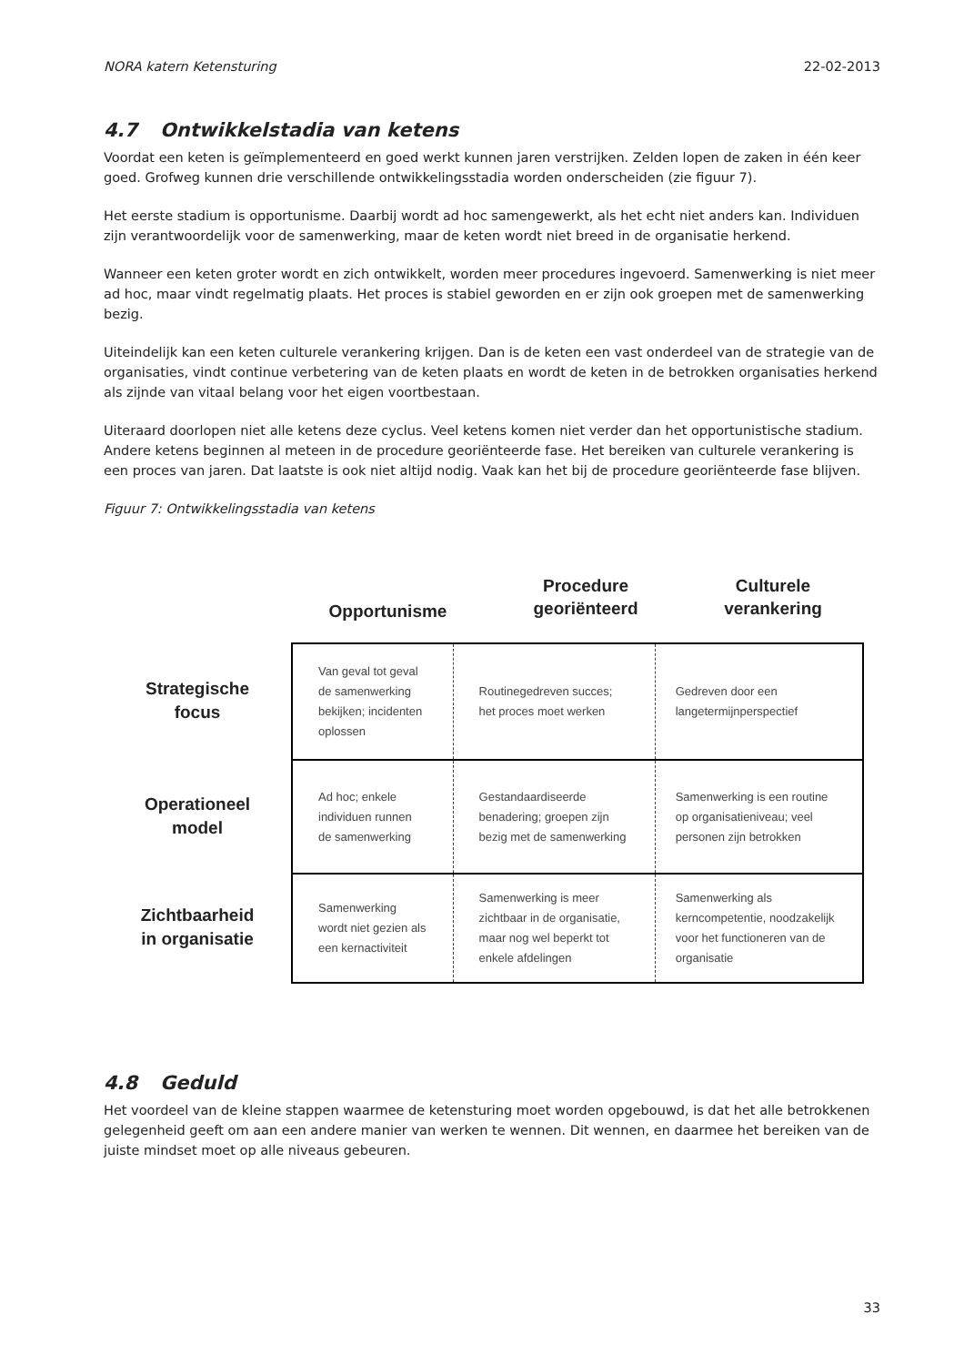NORA katern Ketensturing 22-02-2013
4.7 Ontwikkelstadia van ketens
Voordat een keten is geïmplementeerd en goed werkt kunnen jaren verstrijken. Zelden lopen de zaken in één keer goed. Grofweg kunnen drie verschillende ontwikkelingsstadia worden onderscheiden (zie figuur 7).
Het eerste stadium is opportunisme. Daarbij wordt ad hoc samengewerkt, als het echt niet anders kan. Individuen zijn verantwoordelijk voor de samenwerking, maar de keten wordt niet breed in de organisatie herkend.
Wanneer een keten groter wordt en zich ontwikkelt, worden meer procedures ingevoerd. Samenwerking is niet meer ad hoc, maar vindt regelmatig plaats. Het proces is stabiel geworden en er zijn ook groepen met de samenwerking bezig.
Uiteindelijk kan een keten culturele verankering krijgen. Dan is de keten een vast onderdeel van de strategie van de organisaties, vindt continue verbetering van de keten plaats en wordt de keten in de betrokken organisaties herkend als zijnde van vitaal belang voor het eigen voortbestaan.
Uiteraard doorlopen niet alle ketens deze cyclus. Veel ketens komen niet verder dan het opportunistische stadium. Andere ketens beginnen al meteen in de procedure georiënteerde fase. Het bereiken van culturele verankering is een proces van jaren. Dat laatste is ook niet altijd nodig. Vaak kan het bij de procedure georiënteerde fase blijven.
Figuur 7: Ontwikkelingsstadia van ketens
Strategische
focus
Operationeel
model
Zichtbaarheid
in organisatie
Opportunisme
Procedure
georiënteerd
Culturele
verankering
| Van geval tot geval de samenwerking bekijken; incidenten oplossen | Routinegedreven succes; het proces moet werken | Gedreven door een langetermijnperspectief |
| Ad hoc; enkele individuen runnen de samenwerking | Gestandaardiseerde benadering; groepen zijn bezig met de samenwerking | Samenwerking is een routine op organisatieniveau; veel personen zijn betrokken |
| Samenwerking wordt niet gezien als een kernactiviteit | Samenwerking is meer zichtbaar in de organisatie, maar nog wel beperkt tot enkele afdelingen | Samenwerking als kerncompetentie, noodzakelijk voor het functioneren van de organisatie |
4.8 Geduld
Het voordeel van de kleine stappen waarmee de ketensturing moet worden opgebouwd, is dat het alle betrokkenen gelegenheid geeft om aan een andere manier van werken te wennen. Dit wennen, en daarmee het bereiken van de juiste mindset moet op alle niveaus gebeuren.
33